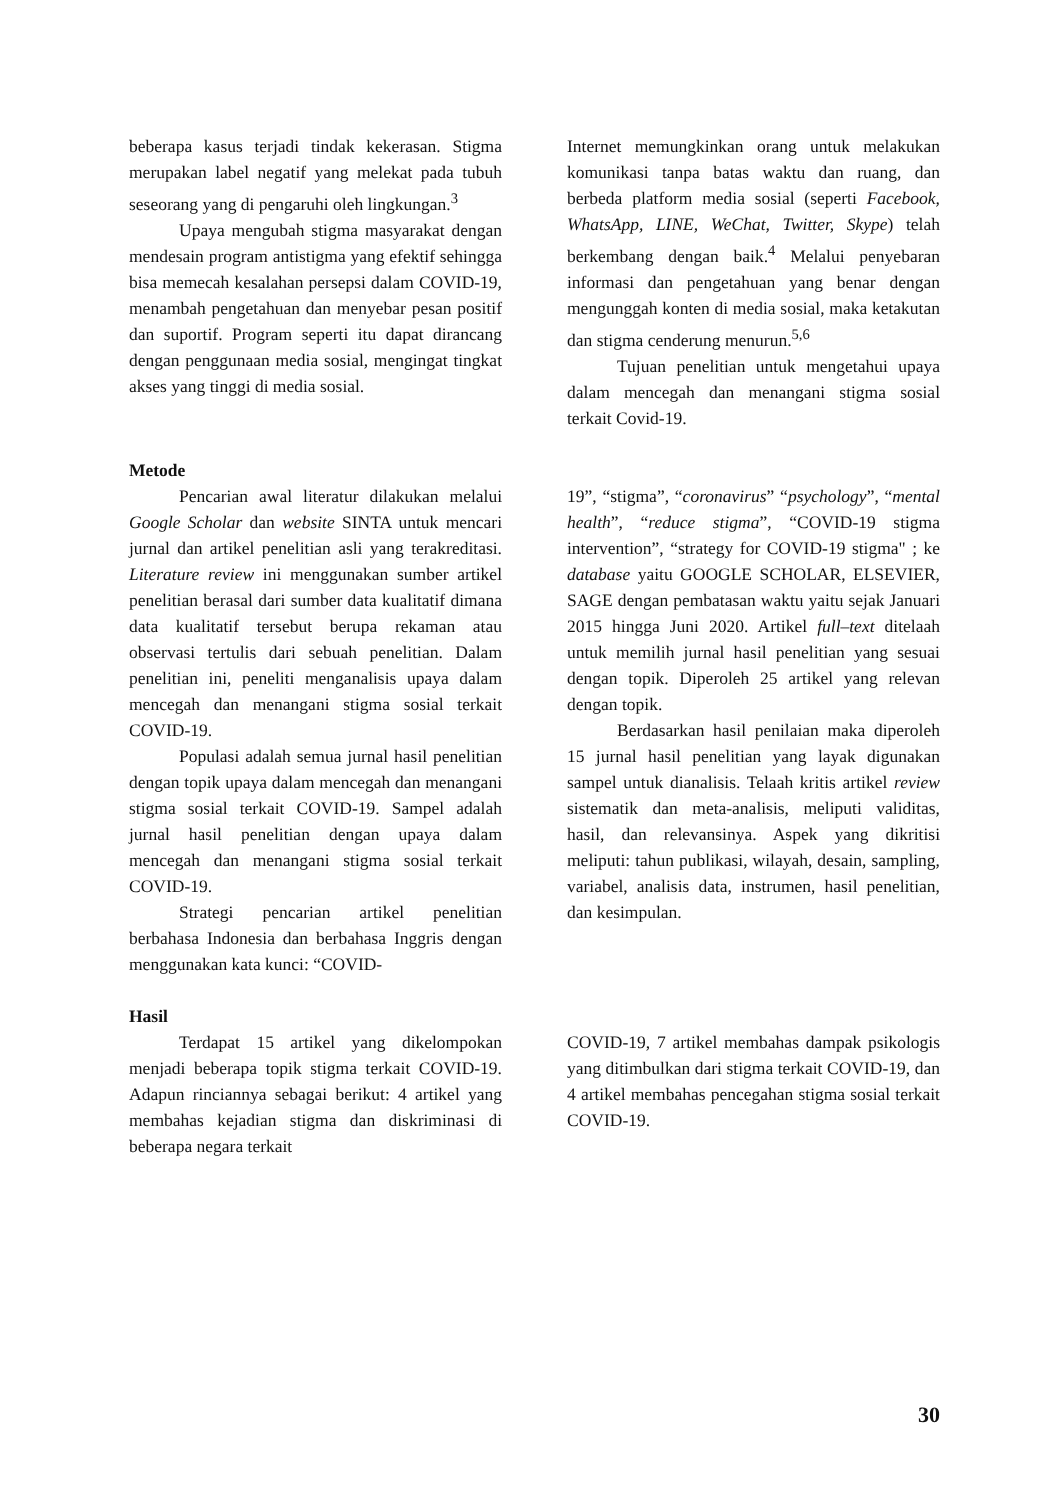beberapa kasus terjadi tindak kekerasan. Stigma merupakan label negatif yang melekat pada tubuh seseorang yang di pengaruhi oleh lingkungan.<sup>3</sup>
Upaya mengubah stigma masyarakat dengan mendesain program antistigma yang efektif sehingga bisa memecah kesalahan persepsi dalam COVID-19, menambah pengetahuan dan menyebar pesan positif dan suportif. Program seperti itu dapat dirancang dengan penggunaan media sosial, mengingat tingkat akses yang tinggi di media sosial.
Internet memungkinkan orang untuk melakukan komunikasi tanpa batas waktu dan ruang, dan berbeda platform media sosial (seperti Facebook, WhatsApp, LINE, WeChat, Twitter, Skype) telah berkembang dengan baik.<sup>4</sup> Melalui penyebaran informasi dan pengetahuan yang benar dengan mengunggah konten di media sosial, maka ketakutan dan stigma cenderung menurun.<sup>5,6</sup>
Tujuan penelitian untuk mengetahui upaya dalam mencegah dan menangani stigma sosial terkait Covid-19.
Metode
Pencarian awal literatur dilakukan melalui Google Scholar dan website SINTA untuk mencari jurnal dan artikel penelitian asli yang terakreditasi. Literature review ini menggunakan sumber artikel penelitian berasal dari sumber data kualitatif dimana data kualitatif tersebut berupa rekaman atau observasi tertulis dari sebuah penelitian. Dalam penelitian ini, peneliti menganalisis upaya dalam mencegah dan menangani stigma sosial terkait COVID-19.
Populasi adalah semua jurnal hasil penelitian dengan topik upaya dalam mencegah dan menangani stigma sosial terkait COVID-19. Sampel adalah jurnal hasil penelitian dengan upaya dalam mencegah dan menangani stigma sosial terkait COVID-19.
Strategi pencarian artikel penelitian berbahasa Indonesia dan berbahasa Inggris dengan menggunakan kata kunci: “COVID-
19”, “stigma”, “coronavirus” “psychology”, “mental health”, “reduce stigma”, “COVID-19 stigma intervention”, “strategy for COVID-19 stigma" ; ke database yaitu GOOGLE SCHOLAR, ELSEVIER, SAGE dengan pembatasan waktu yaitu sejak Januari 2015 hingga Juni 2020. Artikel full–text ditelaah untuk memilih jurnal hasil penelitian yang sesuai dengan topik. Diperoleh 25 artikel yang relevan dengan topik.
Berdasarkan hasil penilaian maka diperoleh 15 jurnal hasil penelitian yang layak digunakan sampel untuk dianalisis. Telaah kritis artikel review sistematik dan meta-analisis, meliputi validitas, hasil, dan relevansinya. Aspek yang dikritisi meliputi: tahun publikasi, wilayah, desain, sampling, variabel, analisis data, instrumen, hasil penelitian, dan kesimpulan.
Hasil
Terdapat 15 artikel yang dikelompokan menjadi beberapa topik stigma terkait COVID-19. Adapun rinciannya sebagai berikut: 4 artikel yang membahas kejadian stigma dan diskriminasi di beberapa negara terkait
COVID-19, 7 artikel membahas dampak psikologis yang ditimbulkan dari stigma terkait COVID-19, dan 4 artikel membahas pencegahan stigma sosial terkait COVID-19.
30